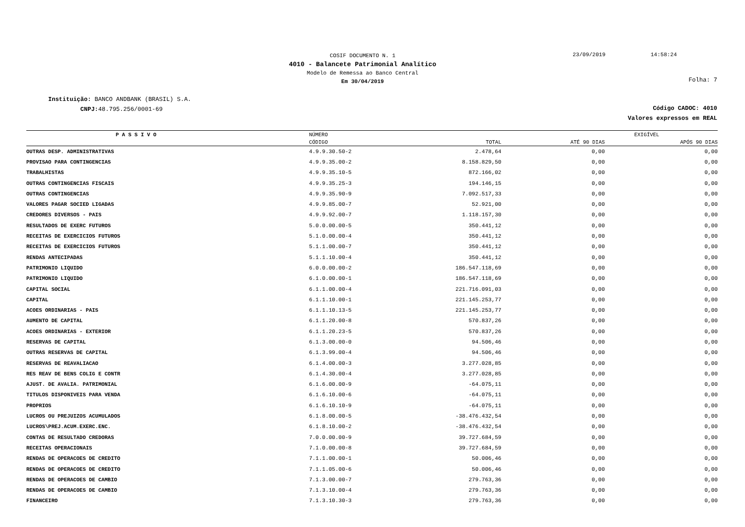COSIF DOCUMENTO N. 1
4010 - Balancete Patrimonial Analítico
Modelo de Remessa ao Banco Central
Em 30/04/2019
23/09/2019 14:58:24
Folha: 7
Instituição: BANCO ANDBANK (BRASIL) S.A.
CNPJ: 48.795.256/0001-69
Código CADOC: 4010
Valores expressos em REAL
| P A S S I V O | NÚMERO | | EXIGÍVEL | |
| --- | --- | --- | --- | --- |
| | CÓDIGO | TOTAL | ATÉ 90 DIAS | APÓS 90 DIAS |
| OUTRAS DESP. ADMINISTRATIVAS | 4.9.9.30.50-2 | 2.478,64 | 0,00 | 0,00 |
| PROVISAO PARA CONTINGENCIAS | 4.9.9.35.00-2 | 8.158.829,50 | 0,00 | 0,00 |
| TRABALHISTAS | 4.9.9.35.10-5 | 872.166,02 | 0,00 | 0,00 |
| OUTRAS CONTINGENCIAS FISCAIS | 4.9.9.35.25-3 | 194.146,15 | 0,00 | 0,00 |
| OUTRAS CONTINGENCIAS | 4.9.9.35.90-9 | 7.092.517,33 | 0,00 | 0,00 |
| VALORES PAGAR SOCIED LIGADAS | 4.9.9.85.00-7 | 52.921,00 | 0,00 | 0,00 |
| CREDORES DIVERSOS - PAIS | 4.9.9.92.00-7 | 1.118.157,30 | 0,00 | 0,00 |
| RESULTADOS DE EXERC FUTUROS | 5.0.0.00.00-5 | 350.441,12 | 0,00 | 0,00 |
| RECEITAS DE EXERCICIOS FUTUROS | 5.1.0.00.00-4 | 350.441,12 | 0,00 | 0,00 |
| RECEITAS DE EXERCICIOS FUTUROS | 5.1.1.00.00-7 | 350.441,12 | 0,00 | 0,00 |
| RENDAS ANTECIPADAS | 5.1.1.10.00-4 | 350.441,12 | 0,00 | 0,00 |
| PATRIMONIO LIQUIDO | 6.0.0.00.00-2 | 186.547.118,69 | 0,00 | 0,00 |
| PATRIMONIO LIQUIDO | 6.1.0.00.00-1 | 186.547.118,69 | 0,00 | 0,00 |
| CAPITAL SOCIAL | 6.1.1.00.00-4 | 221.716.091,03 | 0,00 | 0,00 |
| CAPITAL | 6.1.1.10.00-1 | 221.145.253,77 | 0,00 | 0,00 |
| ACOES ORDINARIAS - PAIS | 6.1.1.10.13-5 | 221.145.253,77 | 0,00 | 0,00 |
| AUMENTO DE CAPITAL | 6.1.1.20.00-8 | 570.837,26 | 0,00 | 0,00 |
| ACOES ORDINARIAS - EXTERIOR | 6.1.1.20.23-5 | 570.837,26 | 0,00 | 0,00 |
| RESERVAS DE CAPITAL | 6.1.3.00.00-0 | 94.506,46 | 0,00 | 0,00 |
| OUTRAS RESERVAS DE CAPITAL | 6.1.3.99.00-4 | 94.506,46 | 0,00 | 0,00 |
| RESERVAS DE REAVALIACAO | 6.1.4.00.00-3 | 3.277.028,85 | 0,00 | 0,00 |
| RES REAV DE BENS COLIG E CONTR | 6.1.4.30.00-4 | 3.277.028,85 | 0,00 | 0,00 |
| AJUST. DE AVALIA. PATRIMONIAL | 6.1.6.00.00-9 | -64.075,11 | 0,00 | 0,00 |
| TITULOS DISPONIVEIS PARA VENDA | 6.1.6.10.00-6 | -64.075,11 | 0,00 | 0,00 |
| PROPRIOS | 6.1.6.10.10-9 | -64.075,11 | 0,00 | 0,00 |
| LUCROS OU PREJUIZOS ACUMULADOS | 6.1.8.00.00-5 | -38.476.432,54 | 0,00 | 0,00 |
| LUCROS\PREJ.ACUM.EXERC.ENC. | 6.1.8.10.00-2 | -38.476.432,54 | 0,00 | 0,00 |
| CONTAS DE RESULTADO CREDORAS | 7.0.0.00.00-9 | 39.727.684,59 | 0,00 | 0,00 |
| RECEITAS OPERACIONAIS | 7.1.0.00.00-8 | 39.727.684,59 | 0,00 | 0,00 |
| RENDAS DE OPERACOES DE CREDITO | 7.1.1.00.00-1 | 50.006,46 | 0,00 | 0,00 |
| RENDAS DE OPERACOES DE CREDITO | 7.1.1.05.00-6 | 50.006,46 | 0,00 | 0,00 |
| RENDAS DE OPERACOES DE CAMBIO | 7.1.3.00.00-7 | 279.763,36 | 0,00 | 0,00 |
| RENDAS DE OPERACOES DE CAMBIO | 7.1.3.10.00-4 | 279.763,36 | 0,00 | 0,00 |
| FINANCEIRO | 7.1.3.10.30-3 | 279.763,36 | 0,00 | 0,00 |